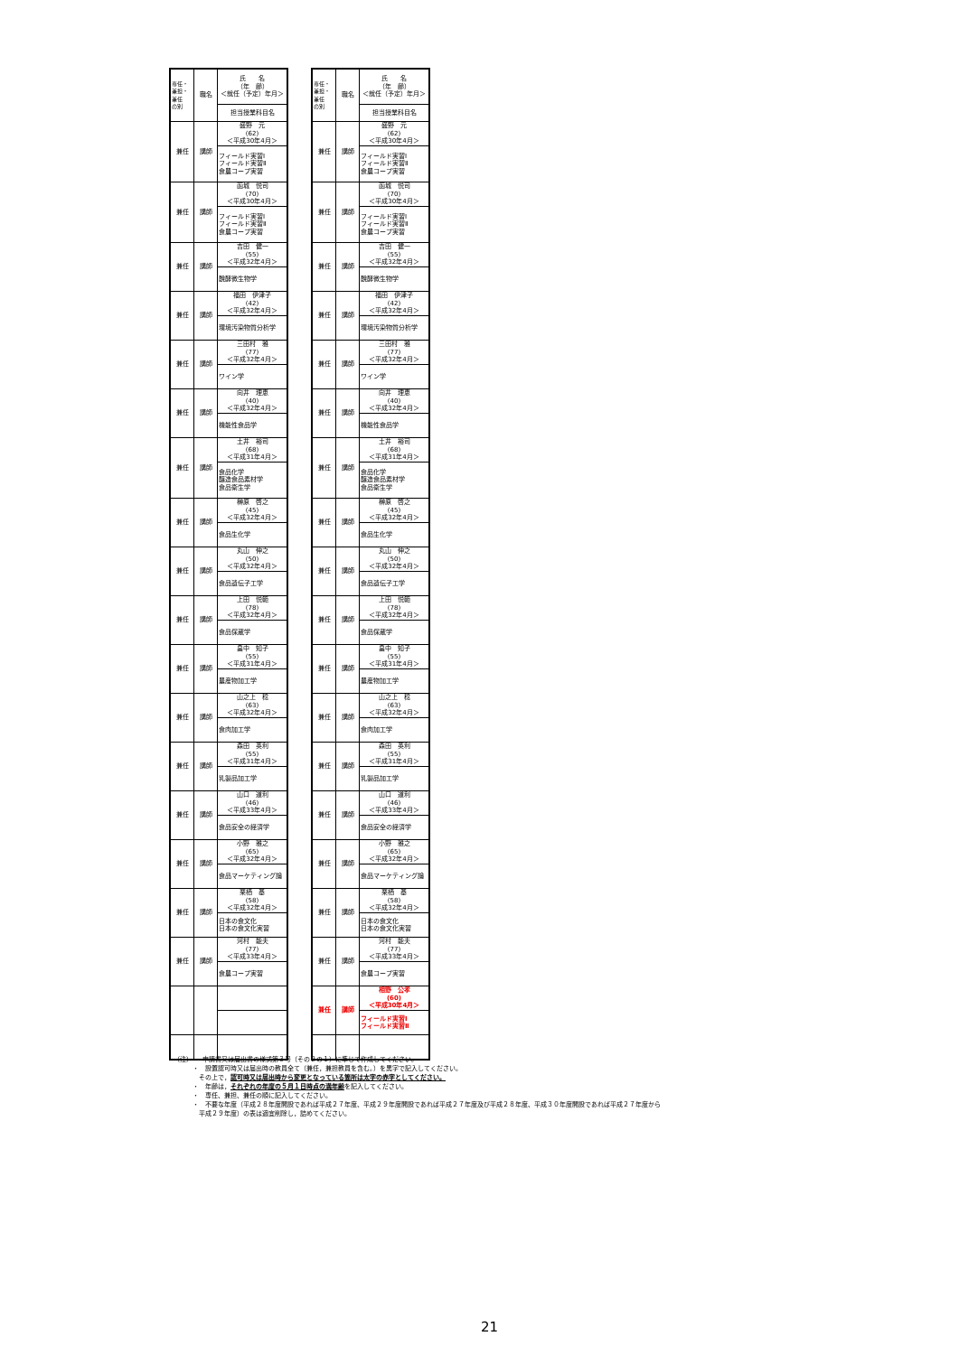| 専任・ 兼担・ 兼任 の別 | 職名 | 氏 名 （年 齢） ＜就任（予定）年月＞ |
| --- | --- | --- |
| | | 担当授業科目名 |
| 兼任 | 講師 | 盛野 元 (62) ＜平成30年4月＞ |
| | | フィールド実習Ⅰ フィールド実習Ⅱ 食農コープ実習 |
| 兼任 | 講師 | 函城 悦司 (70) ＜平成30年4月＞ |
| | | フィールド実習Ⅰ フィールド実習Ⅱ 食農コープ実習 |
| 兼任 | 講師 | 吉田 健一 (55) ＜平成32年4月＞ |
| | | 醗酵微生物学 |
| 兼任 | 講師 | 福田 伊津子 (42) ＜平成32年4月＞ |
| | | 環境汚染物質分析学 |
| 兼任 | 講師 | 三田村 雅 (77) ＜平成32年4月＞ |
| | | ワイン学 |
| 兼任 | 講師 | 向井 理恵 (40) ＜平成32年4月＞ |
| | | 機能性食品学 |
| 兼任 | 講師 | 土井 裕司 (68) ＜平成31年4月＞ |
| | | 食品化学 醸造食品素材学 食品衛生学 |
| 兼任 | 講師 | 榊原 啓之 (45) ＜平成32年4月＞ |
| | | 食品生化学 |
| 兼任 | 講師 | 丸山 伸之 (50) ＜平成32年4月＞ |
| | | 食品遺伝子工学 |
| 兼任 | 講師 | 上田 悦範 (78) ＜平成32年4月＞ |
| | | 食品保蔵学 |
| 兼任 | 講師 | 畠中 知子 (55) ＜平成31年4月＞ |
| | | 農産物加工学 |
| 兼任 | 講師 | 山之上 稔 (63) ＜平成32年4月＞ |
| | | 食肉加工学 |
| 兼任 | 講師 | 森田 英利 (55) ＜平成31年4月＞ |
| | | 乳製品加工学 |
| 兼任 | 講師 | 山口 道利 (46) ＜平成33年4月＞ |
| | | 食品安全の経済学 |
| 兼任 | 講師 | 小野 雅之 (65) ＜平成32年4月＞ |
| | | 食品マーケティング論 |
| 兼任 | 講師 | 栗栖 基 (58) ＜平成32年4月＞ |
| | | 日本の食文化 日本の食文化実習 |
| 兼任 | 講師 | 河村 能夫 (77) ＜平成33年4月＞ |
| | | 食農コープ実習 |
| 専任・ 兼担・ 兼任 の別 | 職名 | 氏 名 （年 齢） ＜就任（予定）年月＞ |
| --- | --- | --- |
| | | 担当授業科目名 |
| 兼任 | 講師 | 盛野 元 (62) ＜平成30年4月＞ |
| | | フィールド実習Ⅰ フィールド実習Ⅱ 食農コープ実習 |
| 兼任 | 講師 | 函城 悦司 (70) ＜平成30年4月＞ |
| | | フィールド実習Ⅰ フィールド実習Ⅱ 食農コープ実習 |
| 兼任 | 講師 | 吉田 健一 (55) ＜平成32年4月＞ |
| | | 醗酵微生物学 |
| 兼任 | 講師 | 福田 伊津子 (42) ＜平成32年4月＞ |
| | | 環境汚染物質分析学 |
| 兼任 | 講師 | 三田村 雅 (77) ＜平成32年4月＞ |
| | | ワイン学 |
| 兼任 | 講師 | 向井 理恵 (40) ＜平成32年4月＞ |
| | | 機能性食品学 |
| 兼任 | 講師 | 土井 裕司 (68) ＜平成31年4月＞ |
| | | 食品化学 醸造食品素材学 食品衛生学 |
| 兼任 | 講師 | 榊原 啓之 (45) ＜平成32年4月＞ |
| | | 食品生化学 |
| 兼任 | 講師 | 丸山 伸之 (50) ＜平成32年4月＞ |
| | | 食品遺伝子工学 |
| 兼任 | 講師 | 上田 悦範 (78) ＜平成32年4月＞ |
| | | 食品保蔵学 |
| 兼任 | 講師 | 畠中 知子 (55) ＜平成31年4月＞ |
| | | 農産物加工学 |
| 兼任 | 講師 | 山之上 稔 (63) ＜平成32年4月＞ |
| | | 食肉加工学 |
| 兼任 | 講師 | 森田 英利 (55) ＜平成31年4月＞ |
| | | 乳製品加工学 |
| 兼任 | 講師 | 山口 道利 (46) ＜平成33年4月＞ |
| | | 食品安全の経済学 |
| 兼任 | 講師 | 小野 雅之 (65) ＜平成32年4月＞ |
| | | 食品マーケティング論 |
| 兼任 | 講師 | 栗栖 基 (58) ＜平成32年4月＞ |
| | | 日本の食文化 日本の食文化実習 |
| 兼任 | 講師 | 河村 能夫 (77) ＜平成33年4月＞ |
| | | 食農コープ実習 |
| 兼任 | 講師 | 相野 公孝 (60) ＜平成30年4月＞ |
| | | フィールド実習Ⅰ フィールド実習Ⅱ |
（注）・　申請書又は届出書の様式第３号（その２の１）に準じて作成してください。
　　　・　設置認可時又は届出時の教員全て（兼任，兼担教員を含む。）を黒字で記入してください。
　　　　その上で，認可時又は届出時から変更となっている箇所は太字の赤字としてください。
　　　・　年齢は，それぞれの年度の５月１日時点の満年齢を記入してください。
　　　・　専任、兼担、兼任の順に記入してください。
　　　・　不要な年度（平成２８年度開設であれば平成２７年度、平成２９年度開設であれば平成２７年度及び平成２８年度、平成３０年度開設であれば平成２７年度から
　　　　平成２９年度）の表は適宜削除し，詰めてください。
21